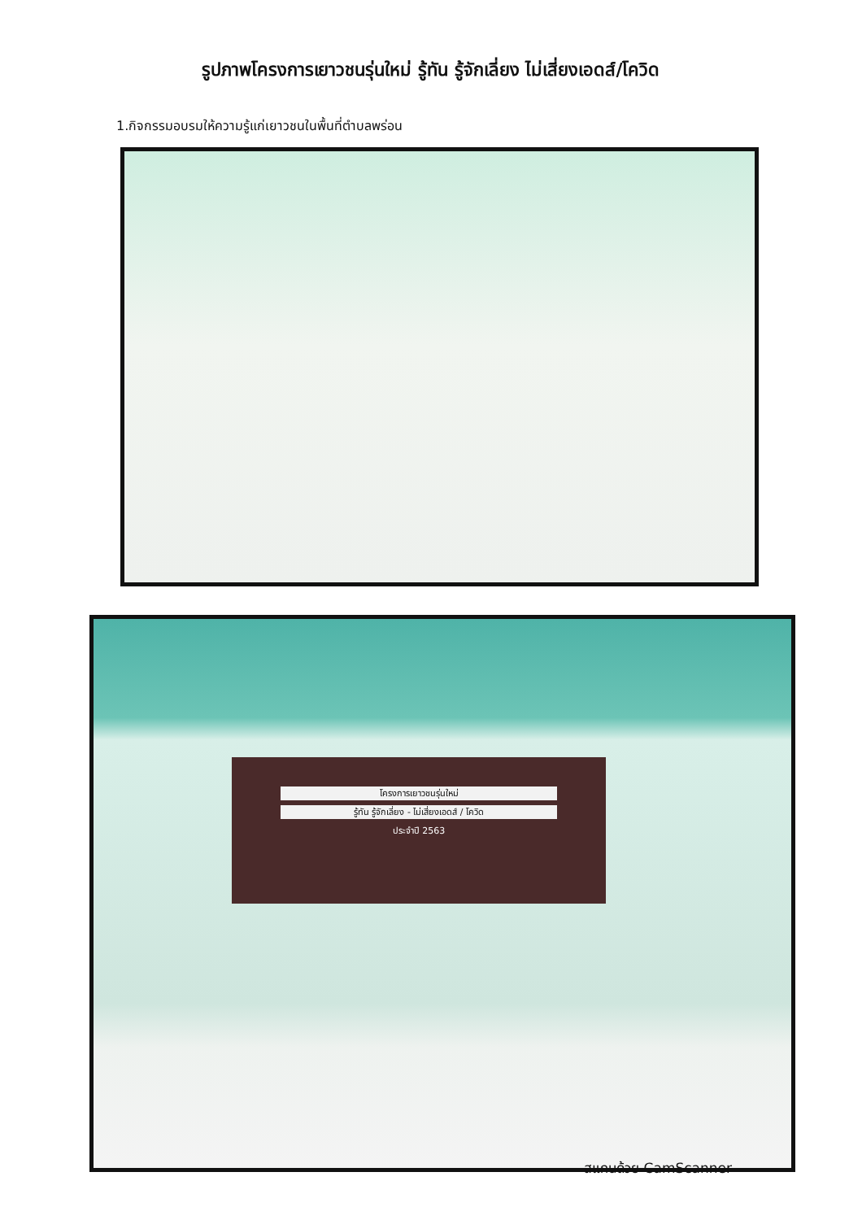รูปภาพโครงการเยาวชนรุ่นใหม่ รู้ทัน รู้จักเลี่ยง ไม่เสี่ยงเอดส์/โควิด
1.กิจกรรมอบรมให้ความรู้แก่เยาวชนในพื้นที่ตำบลพร่อน
โครงการเยาวชนรุ่นใหม่
รู้ทัน รู้จักเลี่ยง - ไม่เสี่ยงเอดส์ / โควิด
ประจำปี 2563
สแกนด้วย CamScanner